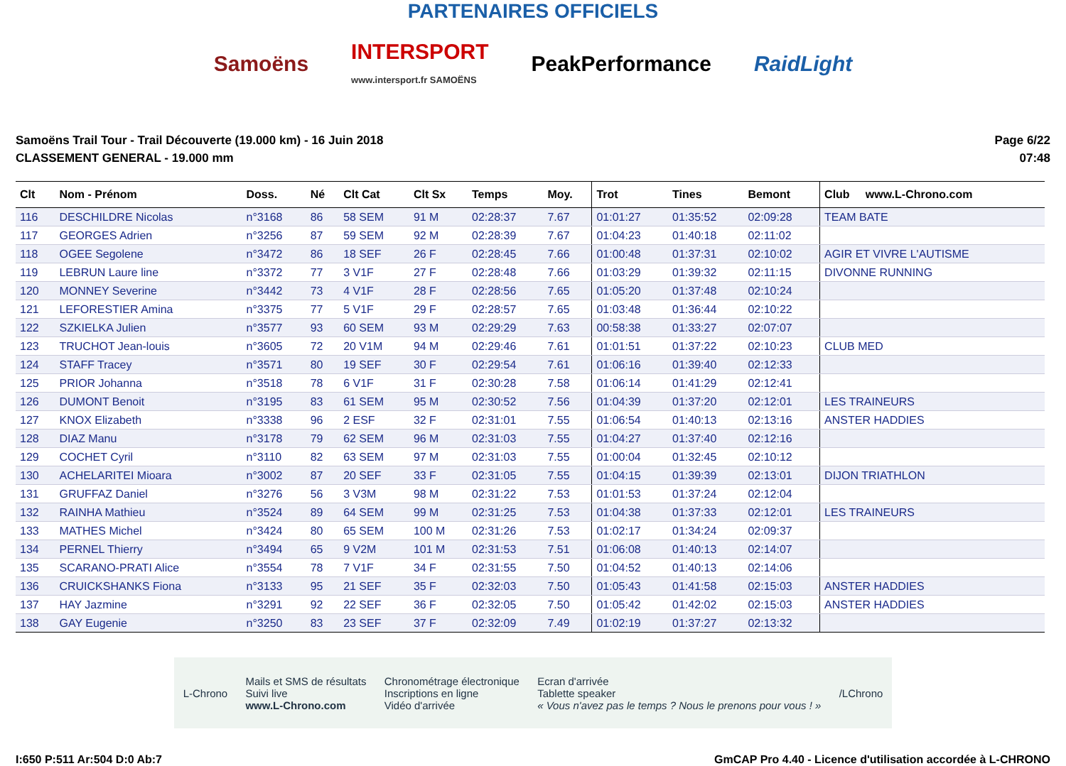PARTENAIRES OFFICIELS
Samoëns
INTERSPORT
www.intersport.fr SAMOËNS
PeakPerformance RaidLight
Samoëns Trail Tour - Trail Découverte (19.000 km) - 16 Juin 2018
CLASSEMENT GENERAL - 19.000 mm
Page 6/22
07:48
| Clt | Nom - Prénom | Doss. | Né | Clt Cat | Clt Sx | Temps | Moy. | Trot | Tines | Bemont | Club www.L-Chrono.com |
| --- | --- | --- | --- | --- | --- | --- | --- | --- | --- | --- | --- |
| 116 | DESCHILDRE Nicolas | n°3168 | 86 | 58 SEM | 91 M | 02:28:37 | 7.67 | 01:01:27 | 01:35:52 | 02:09:28 | TEAM BATE |
| 117 | GEORGES Adrien | n°3256 | 87 | 59 SEM | 92 M | 02:28:39 | 7.67 | 01:04:23 | 01:40:18 | 02:11:02 | |
| 118 | OGEE Segolene | n°3472 | 86 | 18 SEF | 26 F | 02:28:45 | 7.66 | 01:00:48 | 01:37:31 | 02:10:02 | AGIR ET VIVRE L'AUTISME |
| 119 | LEBRUN Laure line | n°3372 | 77 | 3 V1F | 27 F | 02:28:48 | 7.66 | 01:03:29 | 01:39:32 | 02:11:15 | DIVONNE RUNNING |
| 120 | MONNEY Severine | n°3442 | 73 | 4 V1F | 28 F | 02:28:56 | 7.65 | 01:05:20 | 01:37:48 | 02:10:24 | |
| 121 | LEFORESTIER Amina | n°3375 | 77 | 5 V1F | 29 F | 02:28:57 | 7.65 | 01:03:48 | 01:36:44 | 02:10:22 | |
| 122 | SZKIELKA Julien | n°3577 | 93 | 60 SEM | 93 M | 02:29:29 | 7.63 | 00:58:38 | 01:33:27 | 02:07:07 | |
| 123 | TRUCHOT Jean-louis | n°3605 | 72 | 20 V1M | 94 M | 02:29:46 | 7.61 | 01:01:51 | 01:37:22 | 02:10:23 | CLUB MED |
| 124 | STAFF Tracey | n°3571 | 80 | 19 SEF | 30 F | 02:29:54 | 7.61 | 01:06:16 | 01:39:40 | 02:12:33 | |
| 125 | PRIOR Johanna | n°3518 | 78 | 6 V1F | 31 F | 02:30:28 | 7.58 | 01:06:14 | 01:41:29 | 02:12:41 | |
| 126 | DUMONT Benoit | n°3195 | 83 | 61 SEM | 95 M | 02:30:52 | 7.56 | 01:04:39 | 01:37:20 | 02:12:01 | LES TRAINEURS |
| 127 | KNOX Elizabeth | n°3338 | 96 | 2 ESF | 32 F | 02:31:01 | 7.55 | 01:06:54 | 01:40:13 | 02:13:16 | ANSTER HADDIES |
| 128 | DIAZ Manu | n°3178 | 79 | 62 SEM | 96 M | 02:31:03 | 7.55 | 01:04:27 | 01:37:40 | 02:12:16 | |
| 129 | COCHET Cyril | n°3110 | 82 | 63 SEM | 97 M | 02:31:03 | 7.55 | 01:00:04 | 01:32:45 | 02:10:12 | |
| 130 | ACHELARITEI Mioara | n°3002 | 87 | 20 SEF | 33 F | 02:31:05 | 7.55 | 01:04:15 | 01:39:39 | 02:13:01 | DIJON TRIATHLON |
| 131 | GRUFFAZ Daniel | n°3276 | 56 | 3 V3M | 98 M | 02:31:22 | 7.53 | 01:01:53 | 01:37:24 | 02:12:04 | |
| 132 | RAINHA Mathieu | n°3524 | 89 | 64 SEM | 99 M | 02:31:25 | 7.53 | 01:04:38 | 01:37:33 | 02:12:01 | LES TRAINEURS |
| 133 | MATHES Michel | n°3424 | 80 | 65 SEM | 100 M | 02:31:26 | 7.53 | 01:02:17 | 01:34:24 | 02:09:37 | |
| 134 | PERNEL Thierry | n°3494 | 65 | 9 V2M | 101 M | 02:31:53 | 7.51 | 01:06:08 | 01:40:13 | 02:14:07 | |
| 135 | SCARANO-PRATI Alice | n°3554 | 78 | 7 V1F | 34 F | 02:31:55 | 7.50 | 01:04:52 | 01:40:13 | 02:14:06 | |
| 136 | CRUICKSHANKS Fiona | n°3133 | 95 | 21 SEF | 35 F | 02:32:03 | 7.50 | 01:05:43 | 01:41:58 | 02:15:03 | ANSTER HADDIES |
| 137 | HAY Jazmine | n°3291 | 92 | 22 SEF | 36 F | 02:32:05 | 7.50 | 01:05:42 | 01:42:02 | 02:15:03 | ANSTER HADDIES |
| 138 | GAY Eugenie | n°3250 | 83 | 23 SEF | 37 F | 02:32:09 | 7.49 | 01:02:19 | 01:37:27 | 02:13:32 | |
L-Chrono
Mails et SMS de résultats
Suivi live
www.L-Chrono.com
Chronométrage électronique
Inscriptions en ligne
Vidéo d'arrivée
Ecran d'arrivée
Tablette speaker
« Vous n'avez pas le temps ? Nous le prenons pour vous ! »
/LChrono
I:650 P:511 Ar:504 D:0 Ab:7 GmCAP Pro 4.40 - Licence d'utilisation accordée à L-CHRONO